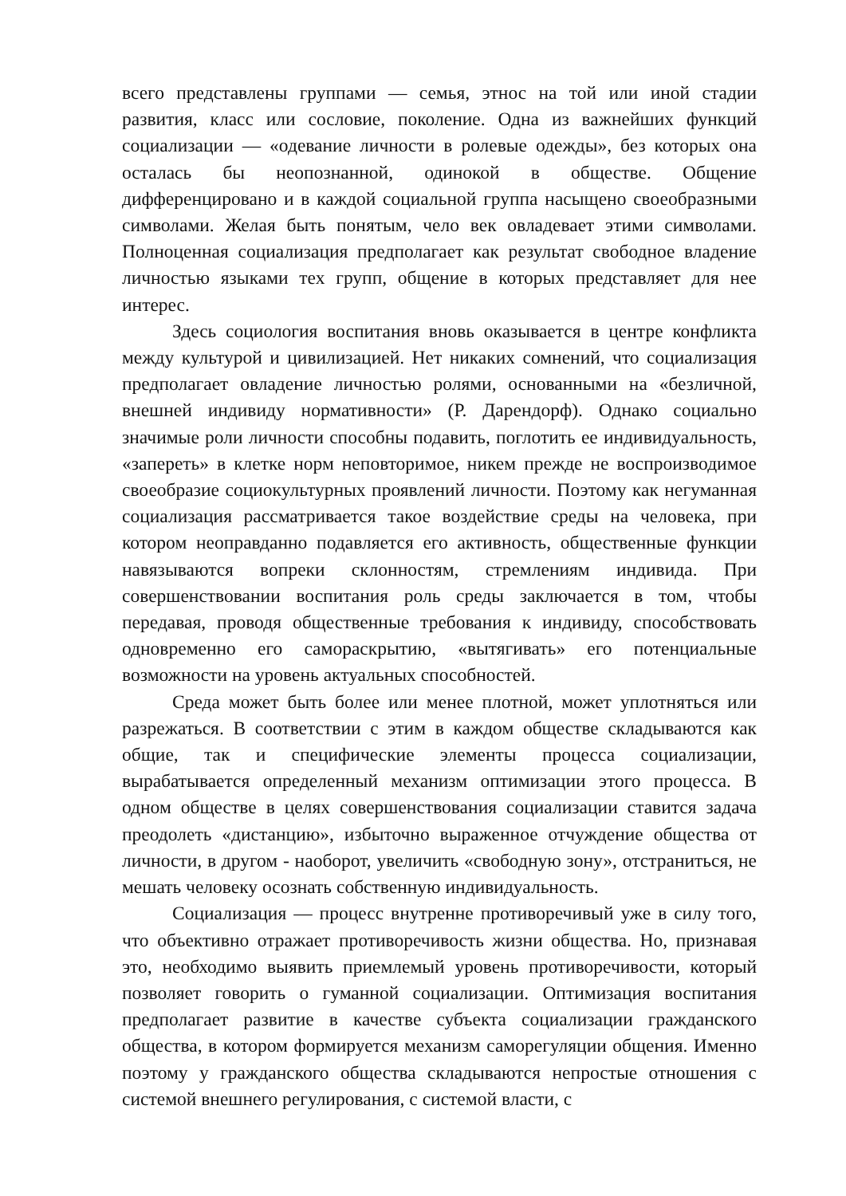всего представлены группами — семья, этнос на той или иной стадии развития, класс или сословие, поколение. Одна из важнейших функций социализации — «одевание личности в ролевые одежды», без которых она осталась бы неопознанной, одинокой в обществе. Общение дифференцировано и в каждой социальной группа насыщено своеобразными символами. Желая быть понятым, чело век овладевает этими символами. Полноценная социализация предполагает как результат свободное владение личностью языками тех групп, общение в которых представляет для нее интерес.
Здесь социология воспитания вновь оказывается в центре конфликта между культурой и цивилизацией. Нет никаких сомнений, что социализация предполагает овладение личностью ролями, основанными на «безличной, внешней индивиду нормативности» (Р. Дарендорф). Однако социально значимые роли личности способны подавить, поглотить ее индивидуальность, «запереть» в клетке норм неповторимое, никем прежде не воспроизводимое своеобразие социокультурных проявлений личности. Поэтому как негуманная социализация рассматривается такое воздействие среды на человека, при котором неоправданно подавляется его активность, общественные функции навязываются вопреки склонностям, стремлениям индивида. При совершенствовании воспитания роль среды заключается в том, чтобы передавая, проводя общественные требования к индивиду, способствовать одновременно его самораскрытию, «вытягивать» его потенциальные возможности на уровень актуальных способностей.
Среда может быть более или менее плотной, может уплотняться или разрежаться. В соответствии с этим в каждом обществе складываются как общие, так и специфические элементы процесса социализации, вырабатывается определенный механизм оптимизации этого процесса. В одном обществе в целях совершенствования социализации ставится задача преодолеть «дистанцию», избыточно выраженное отчуждение общества от личности, в другом - наоборот, увеличить «свободную зону», отстраниться, не мешать человеку осознать собственную индивидуальность.
Социализация — процесс внутренне противоречивый уже в силу того, что объективно отражает противоречивость жизни общества. Но, признавая это, необходимо выявить приемлемый уровень противоречивости, который позволяет говорить о гуманной социализации. Оптимизация воспитания предполагает развитие в качестве субъекта социализации гражданского общества, в котором формируется механизм саморегуляции общения. Именно поэтому у гражданского общества складываются непростые отношения с системой внешнего регулирования, с системой власти, с